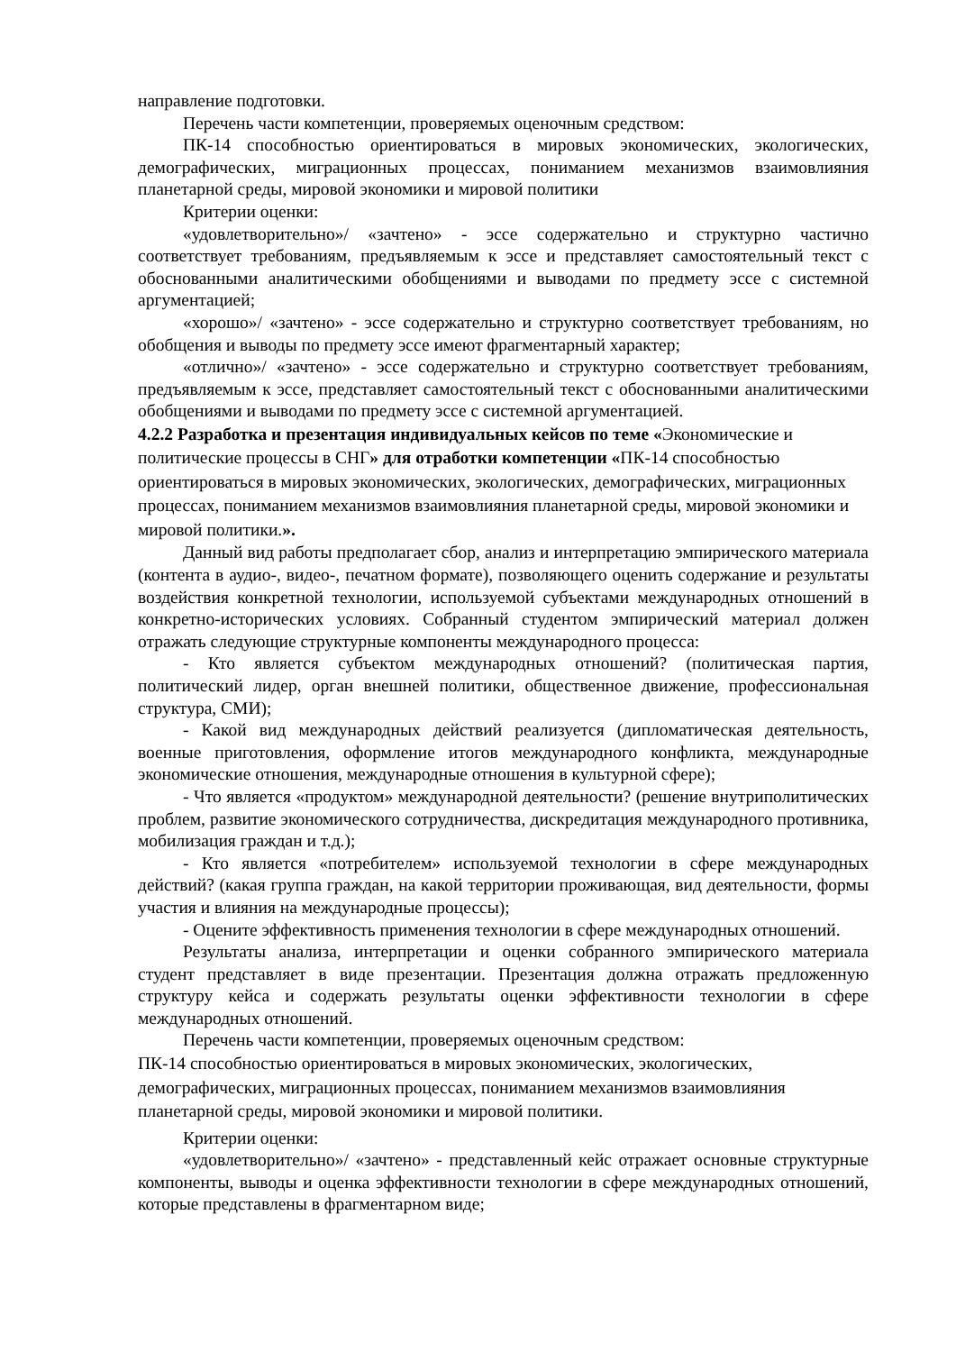направление подготовки.
Перечень части компетенции, проверяемых оценочным средством:
ПК-14 способностью ориентироваться в мировых экономических, экологических, демографических, миграционных процессах, пониманием механизмов взаимовлияния планетарной среды, мировой экономики и мировой политики
Критерии оценки:
«удовлетворительно»/ «зачтено» - эссе содержательно и структурно частично соответствует требованиям, предъявляемым к эссе и представляет самостоятельный текст с обоснованными аналитическими обобщениями и выводами по предмету эссе с системной аргументацией;
«хорошо»/ «зачтено» - эссе содержательно и структурно соответствует требованиям, но обобщения и выводы по предмету эссе имеют фрагментарный характер;
«отлично»/ «зачтено» - эссе содержательно и структурно соответствует требованиям, предъявляемым к эссе, представляет самостоятельный текст с обоснованными аналитическими обобщениями и выводами по предмету эссе с системной аргументацией.
4.2.2 Разработка и презентация индивидуальных кейсов по теме «Экономические и политические процессы в СНГ» для отработки компетенции «ПК-14 способностью ориентироваться в мировых экономических, экологических, демографических, миграционных процессах, пониманием механизмов взаимовлияния планетарной среды, мировой экономики и мировой политики.».
Данный вид работы предполагает сбор, анализ и интерпретацию эмпирического материала (контента в аудио-, видео-, печатном формате), позволяющего оценить содержание и результаты воздействия конкретной технологии, используемой субъектами международных отношений в конкретно-исторических условиях. Собранный студентом эмпирический материал должен отражать следующие структурные компоненты международного процесса:
- Кто является субъектом международных отношений? (политическая партия, политический лидер, орган внешней политики, общественное движение, профессиональная структура, СМИ);
- Какой вид международных действий реализуется (дипломатическая деятельность, военные приготовления, оформление итогов международного конфликта, международные экономические отношения, международные отношения в культурной сфере);
- Что является «продуктом» международной деятельности? (решение внутриполитических проблем, развитие экономического сотрудничества, дискредитация международного противника, мобилизация граждан и т.д.);
- Кто является «потребителем» используемой технологии в сфере международных действий? (какая группа граждан, на какой территории проживающая, вид деятельности, формы участия и влияния на международные процессы);
- Оцените эффективность применения технологии в сфере международных отношений.
Результаты анализа, интерпретации и оценки собранного эмпирического материала студент представляет в виде презентации. Презентация должна отражать предложенную структуру кейса и содержать результаты оценки эффективности технологии в сфере международных отношений.
Перечень части компетенции, проверяемых оценочным средством:
ПК-14 способностью ориентироваться в мировых экономических, экологических, демографических, миграционных процессах, пониманием механизмов взаимовлияния планетарной среды, мировой экономики и мировой политики.
Критерии оценки:
«удовлетворительно»/ «зачтено» - представленный кейс отражает основные структурные компоненты, выводы и оценка эффективности технологии в сфере международных отношений, которые представлены в фрагментарном виде;